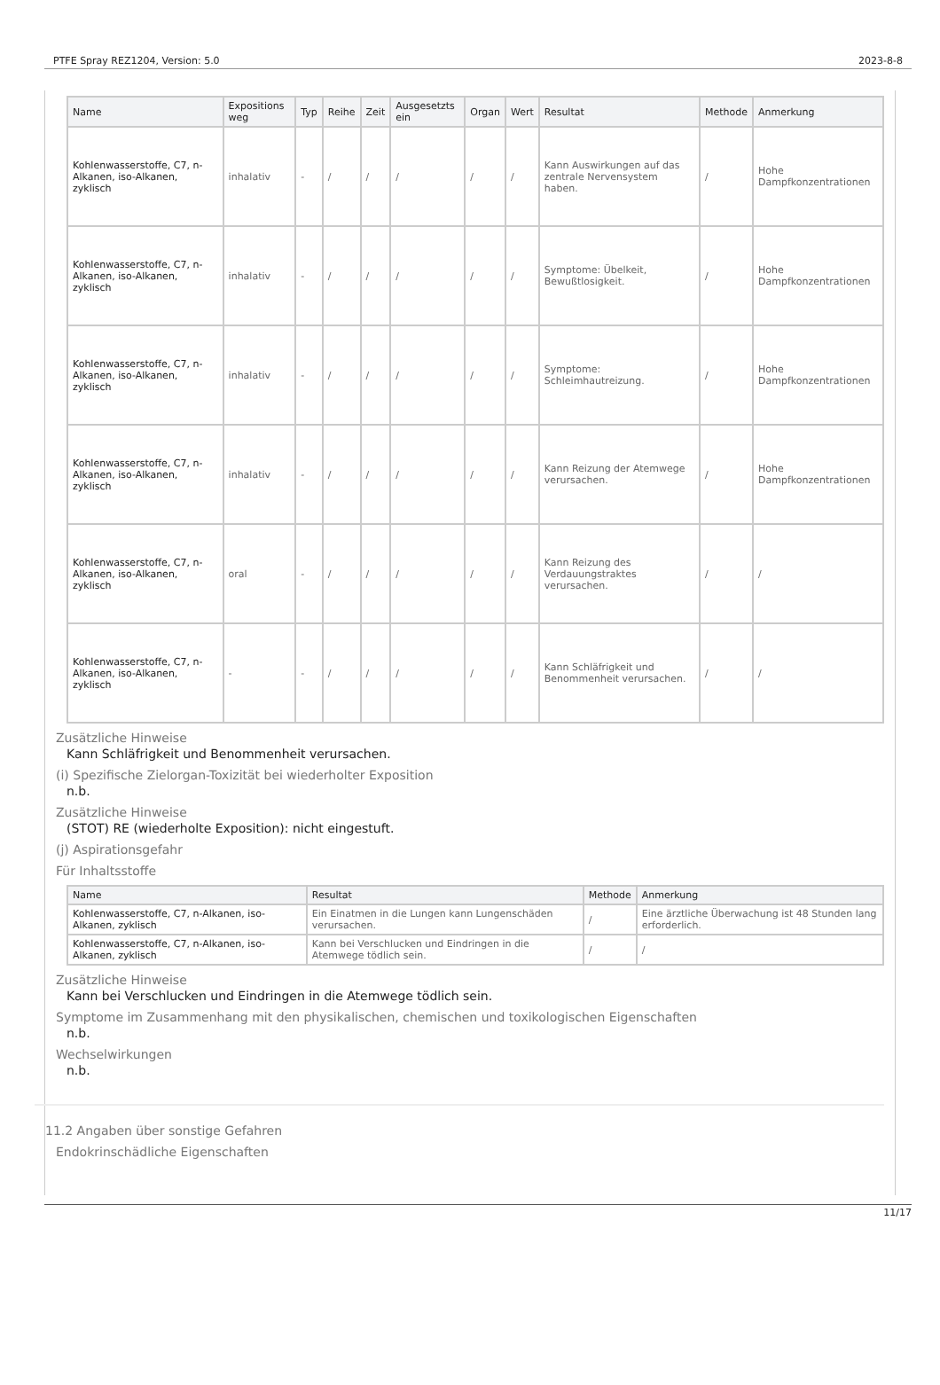PTFE Spray REZ1204, Version: 5.0 2023-8-8
| Name | Expositions weg | Typ | Reihe | Zeit | Ausgesetzts ein | Organ | Wert | Resultat | Methode | Anmerkung |
| --- | --- | --- | --- | --- | --- | --- | --- | --- | --- | --- |
| Kohlenwasserstoffe, C7, n-Alkanen, iso-Alkanen, zyklisch | inhalativ | - | / | / | / | / | / | Kann Auswirkungen auf das zentrale Nervensystem haben. | / | Hohe Dampfkonzentrationen |
| Kohlenwasserstoffe, C7, n-Alkanen, iso-Alkanen, zyklisch | inhalativ | - | / | / | / | / | / | Symptome: Übelkeit, Bewußtlosigkeit. | / | Hohe Dampfkonzentrationen |
| Kohlenwasserstoffe, C7, n-Alkanen, iso-Alkanen, zyklisch | inhalativ | - | / | / | / | / | / | Symptome: Schleimhautreizung. | / | Hohe Dampfkonzentrationen |
| Kohlenwasserstoffe, C7, n-Alkanen, iso-Alkanen, zyklisch | inhalativ | - | / | / | / | / | / | Kann Reizung der Atemwege verursachen. | / | Hohe Dampfkonzentrationen |
| Kohlenwasserstoffe, C7, n-Alkanen, iso-Alkanen, zyklisch | oral | - | / | / | / | / | / | Kann Reizung des Verdauungstraktes verursachen. | / | / |
| Kohlenwasserstoffe, C7, n-Alkanen, iso-Alkanen, zyklisch | - | - | / | / | / | / | / | Kann Schläfrigkeit und Benommenheit verursachen. | / | / |
Zusätzliche Hinweise
Kann Schläfrigkeit und Benommenheit verursachen.
(i) Spezifische Zielorgan-Toxizität bei wiederholter Exposition
n.b.
Zusätzliche Hinweise
(STOT) RE (wiederholte Exposition): nicht eingestuft.
(j) Aspirationsgefahr
Für Inhaltsstoffe
| Name | Resultat | Methode | Anmerkung |
| --- | --- | --- | --- |
| Kohlenwasserstoffe, C7, n-Alkanen, iso-Alkanen, zyklisch | Ein Einatmen in die Lungen kann Lungenschäden verursachen. | / | Eine ärztliche Überwachung ist 48 Stunden lang erforderlich. |
| Kohlenwasserstoffe, C7, n-Alkanen, iso-Alkanen, zyklisch | Kann bei Verschlucken und Eindringen in die Atemwege tödlich sein. | / | / |
Zusätzliche Hinweise
Kann bei Verschlucken und Eindringen in die Atemwege tödlich sein.
Symptome im Zusammenhang mit den physikalischen, chemischen und toxikologischen Eigenschaften
n.b.
Wechselwirkungen
n.b.
11.2 Angaben über sonstige Gefahren
Endokrinschädliche Eigenschaften
11/17